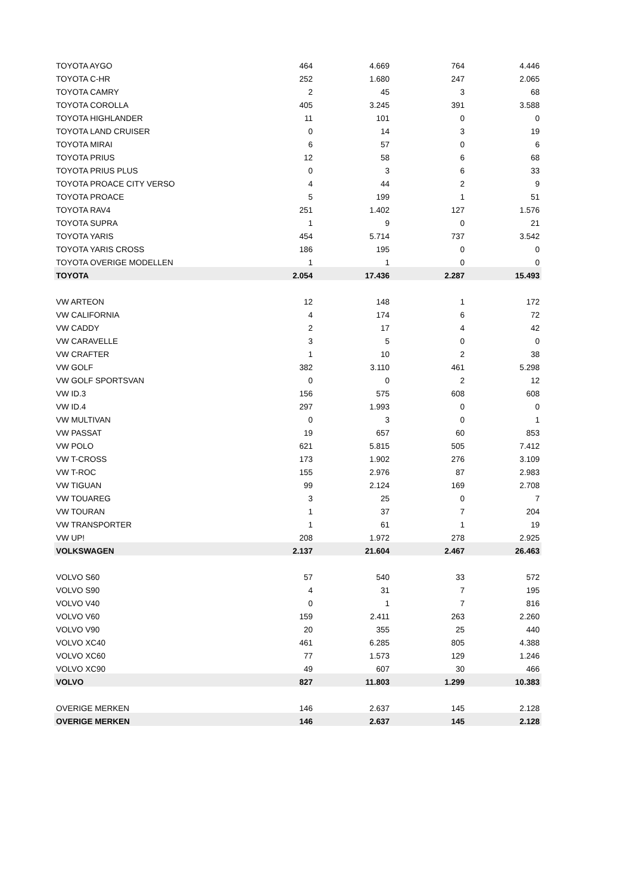| TOYOTA AYGO | 464 | 4.669 | 764 | 4.446 |
| TOYOTA C-HR | 252 | 1.680 | 247 | 2.065 |
| TOYOTA CAMRY | 2 | 45 | 3 | 68 |
| TOYOTA COROLLA | 405 | 3.245 | 391 | 3.588 |
| TOYOTA HIGHLANDER | 11 | 101 | 0 | 0 |
| TOYOTA LAND CRUISER | 0 | 14 | 3 | 19 |
| TOYOTA MIRAI | 6 | 57 | 0 | 6 |
| TOYOTA PRIUS | 12 | 58 | 6 | 68 |
| TOYOTA PRIUS PLUS | 0 | 3 | 6 | 33 |
| TOYOTA PROACE CITY VERSO | 4 | 44 | 2 | 9 |
| TOYOTA PROACE | 5 | 199 | 1 | 51 |
| TOYOTA RAV4 | 251 | 1.402 | 127 | 1.576 |
| TOYOTA SUPRA | 1 | 9 | 0 | 21 |
| TOYOTA YARIS | 454 | 5.714 | 737 | 3.542 |
| TOYOTA YARIS CROSS | 186 | 195 | 0 | 0 |
| TOYOTA OVERIGE MODELLEN | 1 | 1 | 0 | 0 |
| TOYOTA | 2.054 | 17.436 | 2.287 | 15.493 |
| VW ARTEON | 12 | 148 | 1 | 172 |
| VW CALIFORNIA | 4 | 174 | 6 | 72 |
| VW CADDY | 2 | 17 | 4 | 42 |
| VW CARAVELLE | 3 | 5 | 0 | 0 |
| VW CRAFTER | 1 | 10 | 2 | 38 |
| VW GOLF | 382 | 3.110 | 461 | 5.298 |
| VW GOLF SPORTSVAN | 0 | 0 | 2 | 12 |
| VW ID.3 | 156 | 575 | 608 | 608 |
| VW ID.4 | 297 | 1.993 | 0 | 0 |
| VW MULTIVAN | 0 | 3 | 0 | 1 |
| VW PASSAT | 19 | 657 | 60 | 853 |
| VW POLO | 621 | 5.815 | 505 | 7.412 |
| VW T-CROSS | 173 | 1.902 | 276 | 3.109 |
| VW T-ROC | 155 | 2.976 | 87 | 2.983 |
| VW TIGUAN | 99 | 2.124 | 169 | 2.708 |
| VW TOUAREG | 3 | 25 | 0 | 7 |
| VW TOURAN | 1 | 37 | 7 | 204 |
| VW TRANSPORTER | 1 | 61 | 1 | 19 |
| VW UP! | 208 | 1.972 | 278 | 2.925 |
| VOLKSWAGEN | 2.137 | 21.604 | 2.467 | 26.463 |
| VOLVO S60 | 57 | 540 | 33 | 572 |
| VOLVO S90 | 4 | 31 | 7 | 195 |
| VOLVO V40 | 0 | 1 | 7 | 816 |
| VOLVO V60 | 159 | 2.411 | 263 | 2.260 |
| VOLVO V90 | 20 | 355 | 25 | 440 |
| VOLVO XC40 | 461 | 6.285 | 805 | 4.388 |
| VOLVO XC60 | 77 | 1.573 | 129 | 1.246 |
| VOLVO XC90 | 49 | 607 | 30 | 466 |
| VOLVO | 827 | 11.803 | 1.299 | 10.383 |
| OVERIGE MERKEN | 146 | 2.637 | 145 | 2.128 |
| OVERIGE MERKEN | 146 | 2.637 | 145 | 2.128 |